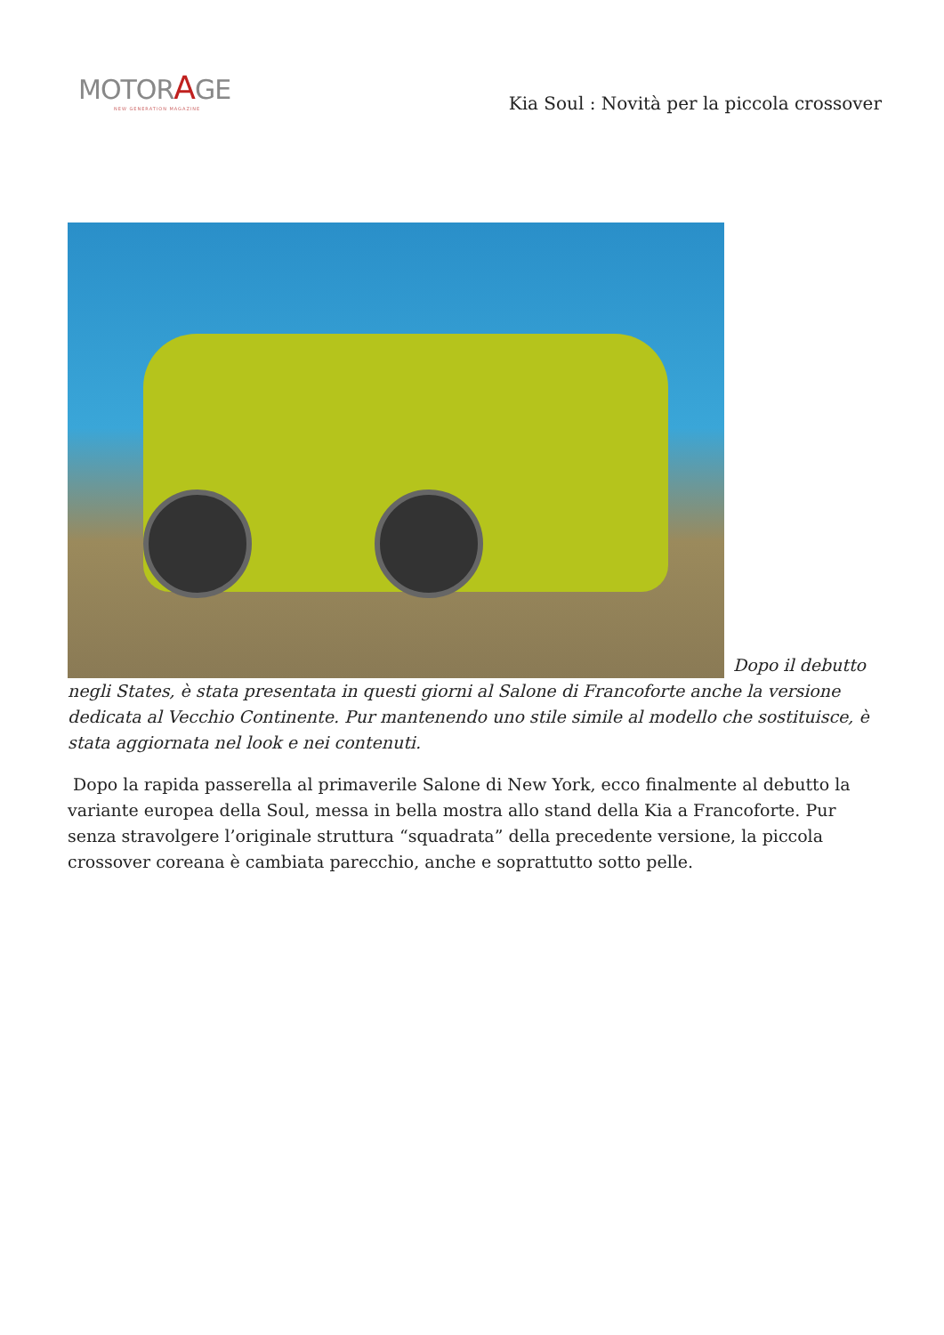MOTORAGE
NEW GENERATION MAGAZINE
Kia Soul : Novità per la piccola crossover
Dopo il debutto negli States, è stata presentata in questi giorni al Salone di Francoforte anche la versione dedicata al Vecchio Continente. Pur mantenendo uno stile simile al modello che sostituisce, è stata aggiornata nel look e nei contenuti.
Dopo la rapida passerella al primaverile Salone di New York, ecco finalmente al debutto la variante europea della Soul, messa in bella mostra allo stand della Kia a Francoforte. Pur senza stravolgere l’originale struttura “squadrata” della precedente versione, la piccola crossover coreana è cambiata parecchio, anche e soprattutto sotto pelle.